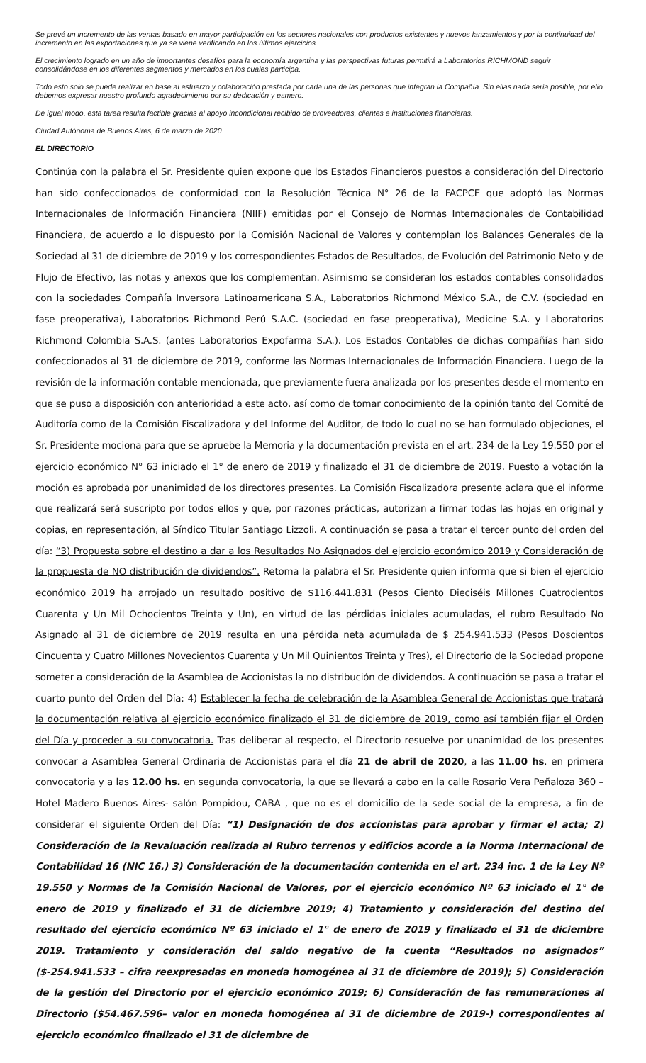Se prevé un incremento de las ventas basado en mayor participación en los sectores nacionales con productos existentes y nuevos lanzamientos y por la continuidad del incremento en las exportaciones que ya se viene verificando en los últimos ejercicios.
El crecimiento logrado en un año de importantes desafíos para la economía argentina y las perspectivas futuras permitirá a Laboratorios RICHMOND seguir consolidándose en los diferentes segmentos y mercados en los cuales participa.
Todo esto solo se puede realizar en base al esfuerzo y colaboración prestada por cada una de las personas que integran la Compañía. Sin ellas nada sería posible, por ello debemos expresar nuestro profundo agradecimiento por su dedicación y esmero.
De igual modo, esta tarea resulta factible gracias al apoyo incondicional recibido de proveedores, clientes e instituciones financieras.
Ciudad Autónoma de Buenos Aires, 6 de marzo de 2020.
EL DIRECTORIO
Continúa con la palabra el Sr. Presidente quien expone que los Estados Financieros puestos a consideración del Directorio han sido confeccionados de conformidad con la Resolución Técnica N° 26 de la FACPCE que adoptó las Normas Internacionales de Información Financiera (NIIF) emitidas por el Consejo de Normas Internacionales de Contabilidad Financiera, de acuerdo a lo dispuesto por la Comisión Nacional de Valores y contemplan los Balances Generales de la Sociedad al 31 de diciembre de 2019 y los correspondientes Estados de Resultados, de Evolución del Patrimonio Neto y de Flujo de Efectivo, las notas y anexos que los complementan. Asimismo se consideran los estados contables consolidados con la sociedades Compañía Inversora Latinoamericana S.A., Laboratorios Richmond México S.A., de C.V. (sociedad en fase preoperativa), Laboratorios Richmond Perú S.A.C. (sociedad en fase preoperativa), Medicine S.A. y Laboratorios Richmond Colombia S.A.S. (antes Laboratorios Expofarma S.A.). Los Estados Contables de dichas compañías han sido confeccionados al 31 de diciembre de 2019, conforme las Normas Internacionales de Información Financiera. Luego de la revisión de la información contable mencionada, que previamente fuera analizada por los presentes desde el momento en que se puso a disposición con anterioridad a este acto, así como de tomar conocimiento de la opinión tanto del Comité de Auditoría como de la Comisión Fiscalizadora y del Informe del Auditor, de todo lo cual no se han formulado objeciones, el Sr. Presidente mociona para que se apruebe la Memoria y la documentación prevista en el art. 234 de la Ley 19.550 por el ejercicio económico N° 63 iniciado el 1° de enero de 2019 y finalizado el 31 de diciembre de 2019. Puesto a votación la moción es aprobada por unanimidad de los directores presentes. La Comisión Fiscalizadora presente aclara que el informe que realizará será suscripto por todos ellos y que, por razones prácticas, autorizan a firmar todas las hojas en original y copias, en representación, al Síndico Titular Santiago Lizzoli. A continuación se pasa a tratar el tercer punto del orden del día: “3) Propuesta sobre el destino a dar a los Resultados No Asignados del ejercicio económico 2019 y Consideración de la propuesta de NO distribución de dividendos”. Retoma la palabra el Sr. Presidente quien informa que si bien el ejercicio económico 2019 ha arrojado un resultado positivo de $116.441.831 (Pesos Ciento Dieciséis Millones Cuatrocientos Cuarenta y Un Mil Ochocientos Treinta y Un), en virtud de las pérdidas iniciales acumuladas, el rubro Resultado No Asignado al 31 de diciembre de 2019 resulta en una pérdida neta acumulada de $ 254.941.533 (Pesos Doscientos Cincuenta y Cuatro Millones Novecientos Cuarenta y Un Mil Quinientos Treinta y Tres), el Directorio de la Sociedad propone someter a consideración de la Asamblea de Accionistas la no distribución de dividendos. A continuación se pasa a tratar el cuarto punto del Orden del Día: 4) Establecer la fecha de celebración de la Asamblea General de Accionistas que tratará la documentación relativa al ejercicio económico finalizado el 31 de diciembre de 2019, como así también fijar el Orden del Día y proceder a su convocatoria. Tras deliberar al respecto, el Directorio resuelve por unanimidad de los presentes convocar a Asamblea General Ordinaria de Accionistas para el día 21 de abril de 2020, a las 11.00 hs. en primera convocatoria y a las 12.00 hs. en segunda convocatoria, la que se llevará a cabo en la calle Rosario Vera Peñaloza 360 – Hotel Madero Buenos Aires- salón Pompidou, CABA , que no es el domicilio de la sede social de la empresa, a fin de considerar el siguiente Orden del Día: “1) Designación de dos accionistas para aprobar y firmar el acta; 2) Consideración de la Revaluación realizada al Rubro terrenos y edificios acorde a la Norma Internacional de Contabilidad 16 (NIC 16.) 3) Consideración de la documentación contenida en el art. 234 inc. 1 de la Ley Nº 19.550 y Normas de la Comisión Nacional de Valores, por el ejercicio económico Nº 63 iniciado el 1° de enero de 2019 y finalizado el 31 de diciembre 2019; 4) Tratamiento y consideración del destino del resultado del ejercicio económico Nº 63 iniciado el 1° de enero de 2019 y finalizado el 31 de diciembre 2019. Tratamiento y consideración del saldo negativo de la cuenta “Resultados no asignados” ($-254.941.533 – cifra reexpresadas en moneda homogénea al 31 de diciembre de 2019); 5) Consideración de la gestión del Directorio por el ejercicio económico 2019; 6) Consideración de las remuneraciones al Directorio ($54.467.596– valor en moneda homogénea al 31 de diciembre de 2019-) correspondientes al ejercicio económico finalizado el 31 de diciembre de